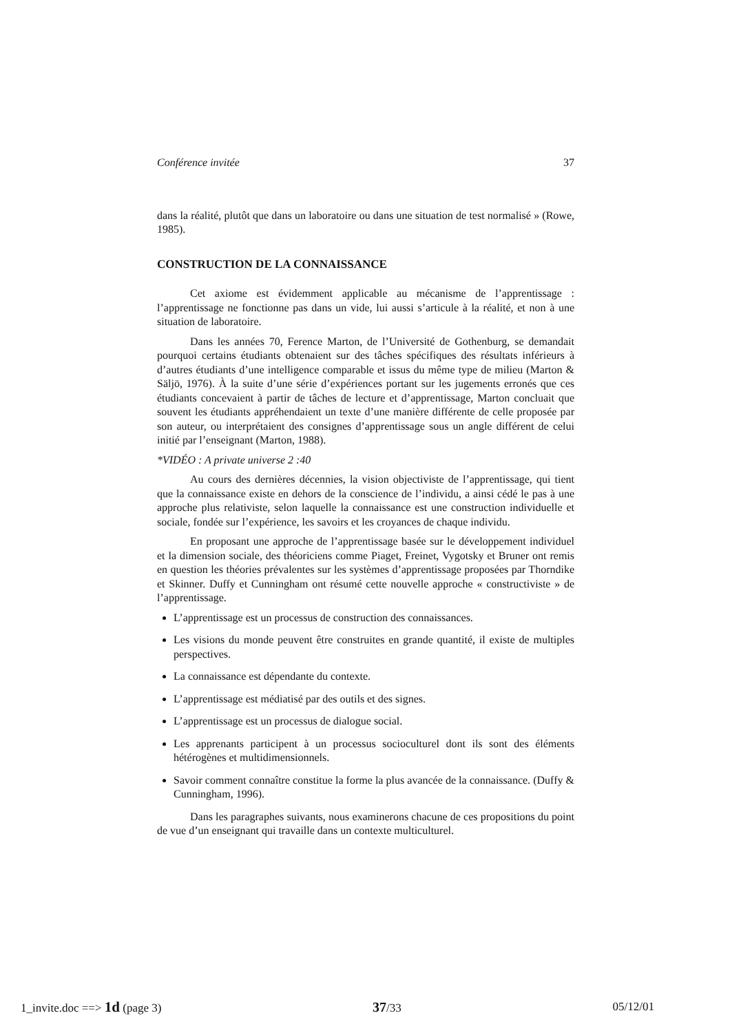Conférence invitée 37
dans la réalité, plutôt que dans un laboratoire ou dans une situation de test normalisé » (Rowe, 1985).
CONSTRUCTION DE LA CONNAISSANCE
Cet axiome est évidemment applicable au mécanisme de l’apprentissage : l’apprentissage ne fonctionne pas dans un vide, lui aussi s’articule à la réalité, et non à une situation de laboratoire.
Dans les années 70, Ference Marton, de l’Université de Gothenburg, se demandait pourquoi certains étudiants obtenaient sur des tâches spécifiques des résultats inférieurs à d’autres étudiants d’une intelligence comparable et issus du même type de milieu (Marton & Säljö, 1976). À la suite d’une série d’expériences portant sur les jugements erronés que ces étudiants concevaient à partir de tâches de lecture et d’apprentissage, Marton concluait que souvent les étudiants appréhen­daient un texte d’une manière différente de celle proposée par son auteur, ou interprétaient des consignes d’apprentissage sous un angle différent de celui initié par l’enseignant (Marton, 1988).
*VIDÉO : A private universe 2 :40
Au cours des dernières décennies, la vision objectiviste de l’apprentissage, qui tient que la connaissance existe en dehors de la conscience de l’individu, a ainsi cédé le pas à une approche plus relativiste, selon laquelle la connaissance est une construction individuelle et sociale, fondée sur l’expérience, les savoirs et les croyances de chaque individu.
En proposant une approche de l’apprentissage basée sur le développement individuel et la dimension sociale, des théoriciens comme Piaget, Freinet, Vygotsky et Bruner ont remis en question les théories prévalentes sur les systèmes d’appren­tissage proposées par Thorndike et Skinner. Duffy et Cunningham ont résumé cette nouvelle approche « constructiviste » de l’apprentissage.
L’apprentissage est un processus de construction des connaissances.
Les visions du monde peuvent être construites en grande quantité, il existe de multiples perspectives.
La connaissance est dépendante du contexte.
L’apprentissage est médiatisé par des outils et des signes.
L’apprentissage est un processus de dialogue social.
Les apprenants participent à un processus socioculturel dont ils sont des éléments hétérogènes et multidimensionnels.
Savoir comment connaître constitue la forme la plus avancée de la connaissance. (Duffy & Cunningham, 1996).
Dans les paragraphes suivants, nous examinerons chacune de ces propo­sitions du point de vue d’un enseignant qui travaille dans un contexte multiculturel.
1_invite.doc ==> 1d (page 3) 37/33 05/12/01